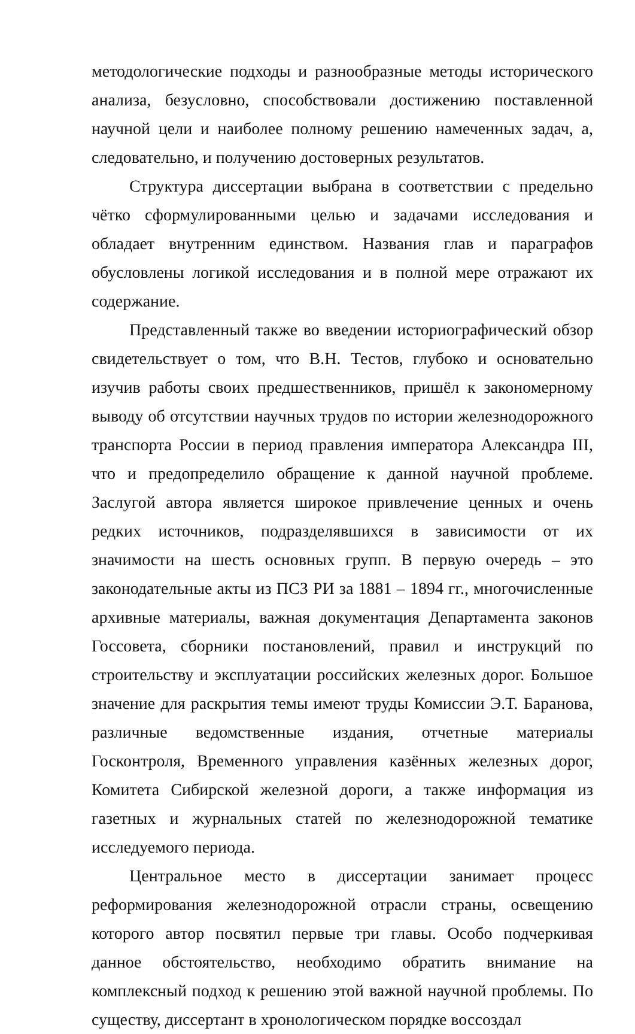методологические подходы и разнообразные методы исторического анализа, безусловно, способствовали достижению поставленной научной цели и наиболее полному решению намеченных задач, а, следовательно, и получению достоверных результатов.
Структура диссертации выбрана в соответствии с предельно чётко сформулированными целью и задачами исследования и обладает внутренним единством. Названия глав и параграфов обусловлены логикой исследования и в полной мере отражают их содержание.
Представленный также во введении историографический обзор свидетельствует о том, что В.Н. Тестов, глубоко и основательно изучив работы своих предшественников, пришёл к закономерному выводу об отсутствии научных трудов по истории железнодорожного транспорта России в период правления императора Александра III, что и предопределило обращение к данной научной проблеме. Заслугой автора является широкое привлечение ценных и очень редких источников, подразделявшихся в зависимости от их значимости на шесть основных групп. В первую очередь – это законодательные акты из ПСЗ РИ за 1881 – 1894 гг., многочисленные архивные материалы, важная документация Департамента законов Госсовета, сборники постановлений, правил и инструкций по строительству и эксплуатации российских железных дорог. Большое значение для раскрытия темы имеют труды Комиссии Э.Т. Баранова, различные ведомственные издания, отчетные материалы Госконтроля, Временного управления казённых железных дорог, Комитета Сибирской железной дороги, а также информация из газетных и журнальных статей по железнодорожной тематике исследуемого периода.
Центральное место в диссертации занимает процесс реформирования железнодорожной отрасли страны, освещению которого автор посвятил первые три главы. Особо подчеркивая данное обстоятельство, необходимо обратить внимание на комплексный подход к решению этой важной научной проблемы. По существу, диссертант в хронологическом порядке воссоздал